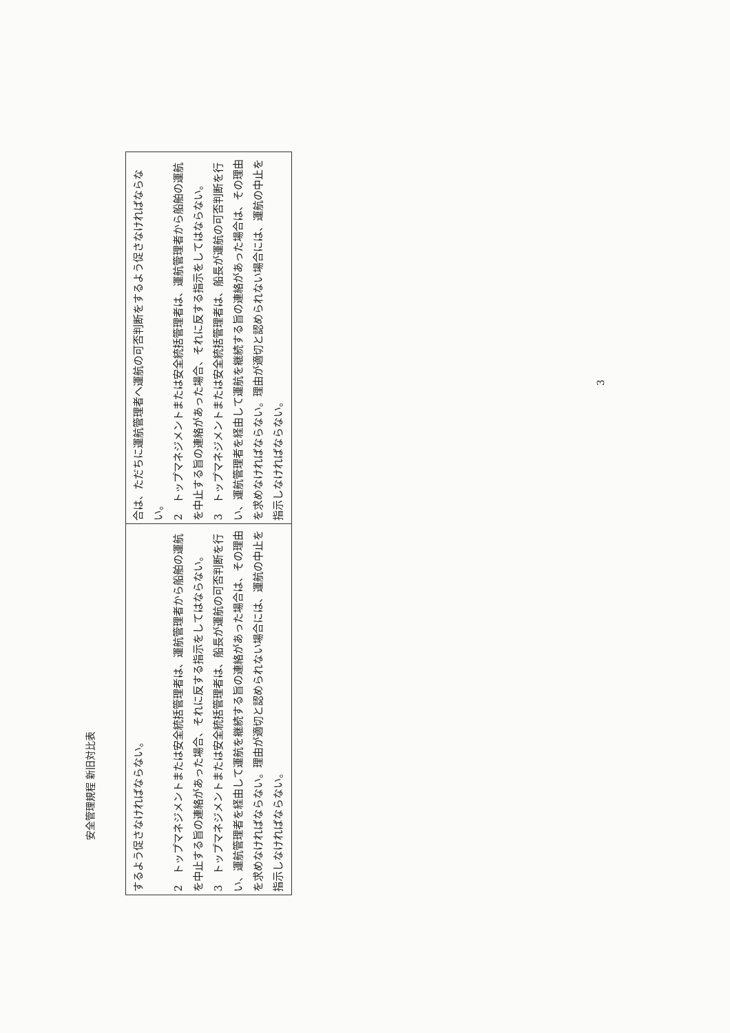安全管理規程 新旧対比表
| するよう促さなければならない。 2 トップマネジメントまたは安全統括管理者は、運航管理者から船舶の運航を中止する旨の連絡があった場合、それに反する指示をしてはならない。 3 トップマネジメントまたは安全統括管理者は、船長が運航の可否判断を行い、運航管理者を経由して運航を継続する旨の連絡があった場合は、その理由を求めなければならない。理由が適切と認められない場合には、運航の中止を指示しなければならない。 | 合は、ただちに運航管理者へ運航の可否判断をするよう促さなければならない。 2 トップマネジメントまたは安全統括管理者は、運航管理者から船舶の運航を中止する旨の連絡があった場合、それに反する指示をしてはならない。 3 トップマネジメントまたは安全統括管理者は、船長が運航の可否判断を行い、運航管理者を経由して運航を継続する旨の連絡があった場合は、その理由を求めなければならない。理由が適切と認められない場合には、運航の中止を指示しなければならない。 |
3